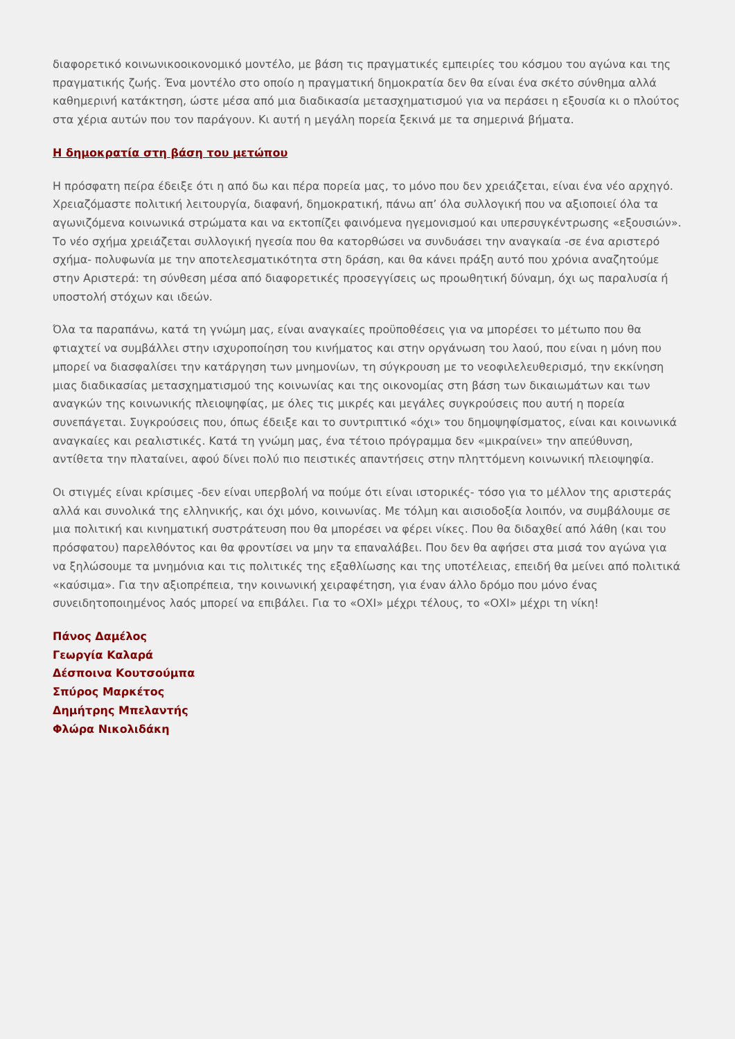διαφορετικό κοινωνικοοικονομικό μοντέλο, με βάση τις πραγματικές εμπειρίες του κόσμου του αγώνα και της πραγματικής ζωής. Ένα μοντέλο στο οποίο η πραγματική δημοκρατία δεν θα είναι ένα σκέτο σύνθημα αλλά καθημερινή κατάκτηση, ώστε μέσα από μια διαδικασία μετασχηματισμού για να περάσει η εξουσία κι ο πλούτος στα χέρια αυτών που τον παράγουν. Κι αυτή η μεγάλη πορεία ξεκινά με τα σημερινά βήματα.
Η δημοκρατία στη βάση του μετώπου
Η πρόσφατη πείρα έδειξε ότι η από δω και πέρα πορεία μας, το μόνο που δεν χρειάζεται, είναι ένα νέο αρχηγό. Χρειαζόμαστε πολιτική λειτουργία, διαφανή, δημοκρατική, πάνω απ’ όλα συλλογική που να αξιοποιεί όλα τα αγωνιζόμενα κοινωνικά στρώματα και να εκτοπίζει φαινόμενα ηγεμονισμού και υπερσυγκέντρωσης «εξουσιών». Το νέο σχήμα χρειάζεται συλλογική ηγεσία που θα κατορθώσει να συνδυάσει την αναγκαία -σε ένα αριστερό σχήμα- πολυφωνία με την αποτελεσματικότητα στη δράση, και θα κάνει πράξη αυτό που χρόνια αναζητούμε στην Αριστερά: τη σύνθεση μέσα από διαφορετικές προσεγγίσεις ως προωθητική δύναμη, όχι ως παραλυσία ή υποστολή στόχων και ιδεών.
Όλα τα παραπάνω, κατά τη γνώμη μας, είναι αναγκαίες προϋποθέσεις για να μπορέσει το μέτωπο που θα φτιαχτεί να συμβάλλει στην ισχυροποίηση του κινήματος και στην οργάνωση του λαού, που είναι η μόνη που μπορεί να διασφαλίσει την κατάργηση των μνημονίων, τη σύγκρουση με το νεοφιλελευθερισμό, την εκκίνηση μιας διαδικασίας μετασχηματισμού της κοινωνίας και της οικονομίας στη βάση των δικαιωμάτων και των αναγκών της κοινωνικής πλειοψηφίας, με όλες τις μικρές και μεγάλες συγκρούσεις που αυτή η πορεία συνεπάγεται. Συγκρούσεις που, όπως έδειξε και το συντριπτικό «όχι» του δημοψηφίσματος, είναι και κοινωνικά αναγκαίες και ρεαλιστικές. Κατά τη γνώμη μας, ένα τέτοιο πρόγραμμα δεν «μικραίνει» την απεύθυνση, αντίθετα την πλαταίνει, αφού δίνει πολύ πιο πειστικές απαντήσεις στην πληττόμενη κοινωνική πλειοψηφία.
Οι στιγμές είναι κρίσιμες -δεν είναι υπερβολή να πούμε ότι είναι ιστορικές- τόσο για το μέλλον της αριστεράς αλλά και συνολικά της ελληνικής, και όχι μόνο, κοινωνίας. Με τόλμη και αισιοδοξία λοιπόν, να συμβάλουμε σε μια πολιτική και κινηματική συστράτευση που θα μπορέσει να φέρει νίκες. Που θα διδαχθεί από λάθη (και του πρόσφατου) παρελθόντος και θα φροντίσει να μην τα επαναλάβει. Που δεν θα αφήσει στα μισά τον αγώνα για να ξηλώσουμε τα μνημόνια και τις πολιτικές της εξαθλίωσης και της υποτέλειας, επειδή θα μείνει από πολιτικά «καύσιμα». Για την αξιοπρέπεια, την κοινωνική χειραφέτηση, για έναν άλλο δρόμο που μόνο ένας συνειδητοποιημένος λαός μπορεί να επιβάλει. Για το «ΟΧΙ» μέχρι τέλους, το «ΟΧΙ» μέχρι τη νίκη!
Πάνος Δαμέλος
Γεωργία Καλαρά
Δέσποινα Κουτσούμπα
Σπύρος Μαρκέτος
Δημήτρης Μπελαντής
Φλώρα Νικολιδάκη